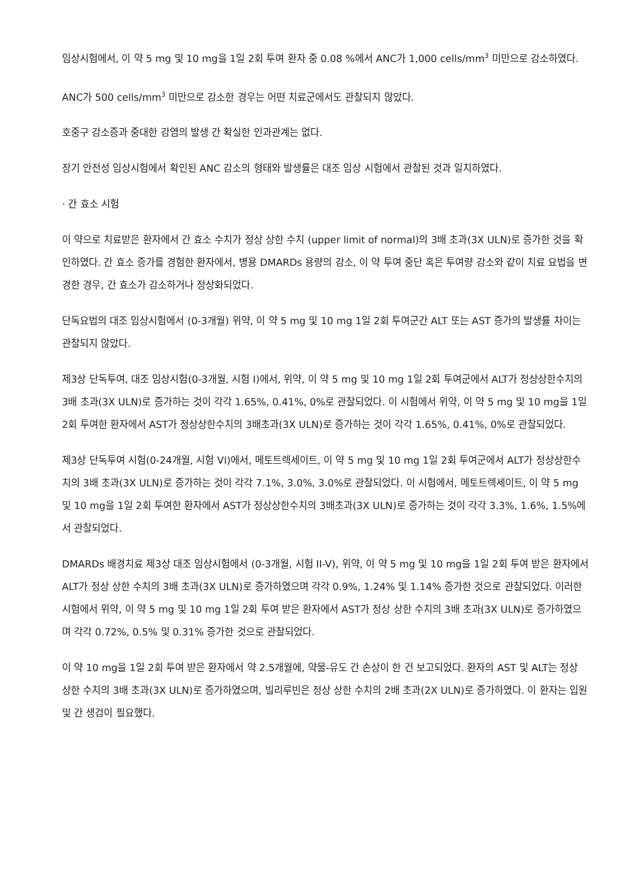임상시험에서, 이 약 5 mg 및 10 mg을 1일 2회 투여 환자 중 0.08 %에서 ANC가 1,000 cells/mm<sup>3</sup> 미만으로 감소하였다.
ANC가 500 cells/mm<sup>3</sup> 미만으로 감소한 경우는 어떤 치료군에서도 관찰되지 않았다.
호중구 감소증과 중대한 감염의 발생 간 확실한 인과관계는 없다.
장기 안전성 임상시험에서 확인된 ANC 감소의 형태와 발생률은 대조 임상 시험에서 관찰된 것과 일치하였다.
· 간 효소 시험
이 약으로 치료받은 환자에서 간 효소 수치가 정상 상한 수치 (upper limit of normal)의 3배 초과(3X ULN)로 증가한 것을 확인하였다. 간 효소 증가를 경험한 환자에서, 병용 DMARDs 용량의 감소, 이 약 투여 중단 혹은 투여량 감소와 같이 치료 요법을 변경한 경우, 간 효소가 감소하거나 정상화되었다.
단독요법의 대조 임상시험에서 (0-3개월) 위약, 이 약 5 mg 및 10 mg 1일 2회 투여군간 ALT 또는 AST 증가의 발생률 차이는 관찰되지 않았다.
제3상 단독투여, 대조 임상시험(0-3개월, 시험 I)에서, 위약, 이 약 5 mg 및 10 mg 1일 2회 투여군에서 ALT가 정상상한수치의 3배 초과(3X ULN)로 증가하는 것이 각각 1.65%, 0.41%, 0%로 관찰되었다. 이 시험에서 위약, 이 약 5 mg 및 10 mg을 1일 2회 투여한 환자에서 AST가 정상상한수치의 3배초과(3X ULN)로 증가하는 것이 각각 1.65%, 0.41%, 0%로 관찰되었다.
제3상 단독투여 시험(0-24개월, 시험 VI)에서, 메토트렉세이트, 이 약 5 mg 및 10 mg 1일 2회 투여군에서 ALT가 정상상한수치의 3배 초과(3X ULN)로 증가하는 것이 각각 7.1%, 3.0%, 3.0%로 관찰되었다. 이 시험에서, 메토트렉세이트, 이 약 5 mg 및 10 mg을 1일 2회 투여한 환자에서 AST가 정상상한수치의 3배초과(3X ULN)로 증가하는 것이 각각 3.3%, 1.6%, 1.5%에서 관찰되었다.
DMARDs 배경치료 제3상 대조 임상시험에서 (0-3개월, 시험 II-V), 위약, 이 약 5 mg 및 10 mg을 1일 2회 투여 받은 환자에서 ALT가 정상 상한 수치의 3배 초과(3X ULN)로 증가하였으며 각각 0.9%, 1.24% 및 1.14% 증가한 것으로 관찰되었다. 이러한 시험에서 위약, 이 약 5 mg 및 10 mg 1일 2회 투여 받은 환자에서 AST가 정상 상한 수치의 3배 초과(3X ULN)로 증가하였으며 각각 0.72%, 0.5% 및 0.31% 증가한 것으로 관찰되었다.
이 약 10 mg을 1일 2회 투여 받은 환자에서 약 2.5개월에, 약물-유도 간 손상이 한 건 보고되었다. 환자의 AST 및 ALT는 정상 상한 수치의 3배 초과(3X ULN)로 증가하였으며, 빌리루빈은 정상 상한 수치의 2배 초과(2X ULN)로 증가하였다. 이 환자는 입원 및 간 생검이 필요했다.